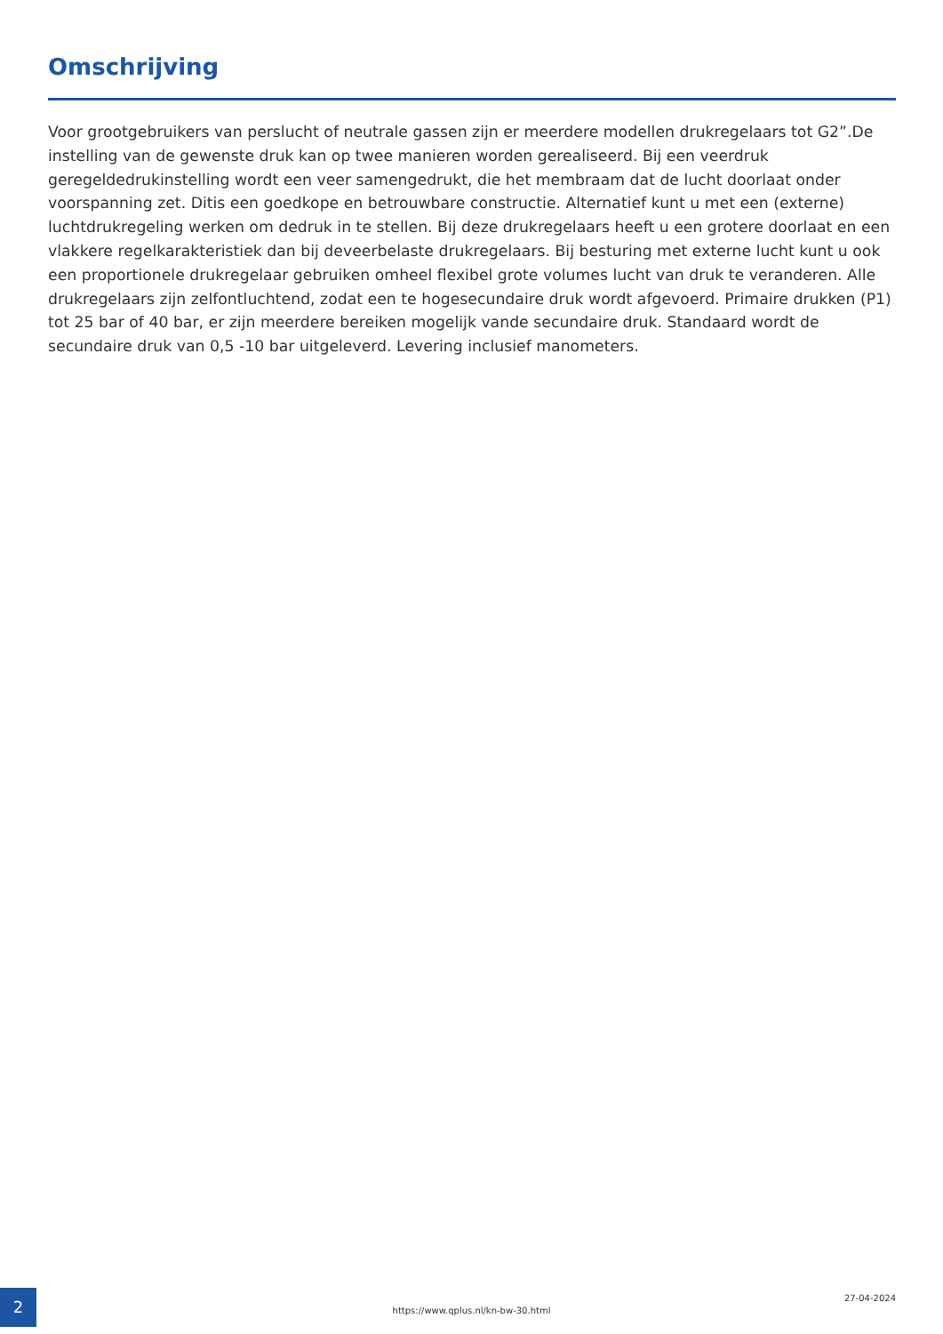Omschrijving
Voor grootgebruikers van perslucht of neutrale gassen zijn er meerdere modellen drukregelaars tot G2”.De instelling van de gewenste druk kan op twee manieren worden gerealiseerd. Bij een veerdruk geregeldedrukinstelling wordt een veer samengedrukt, die het membraam dat de lucht doorlaat onder voorspanning zet. Ditis een goedkope en betrouwbare constructie. Alternatief kunt u met een (externe) luchtdrukregeling werken om dedruk in te stellen. Bij deze drukregelaars heeft u een grotere doorlaat en een vlakkere regelkarakteristiek dan bij deveerbelaste drukregelaars. Bij besturing met externe lucht kunt u ook een proportionele drukregelaar gebruiken omheel flexibel grote volumes lucht van druk te veranderen. Alle drukregelaars zijn zelfontluchtend, zodat een te hogesecundaire druk wordt afgevoerd. Primaire drukken (P1) tot 25 bar of 40 bar, er zijn meerdere bereiken mogelijk vande secundaire druk. Standaard wordt de secundaire druk van 0,5 -10 bar uitgeleverd. Levering inclusief manometers.
2
https://www.qplus.nl/kn-bw-30.html
27-04-2024